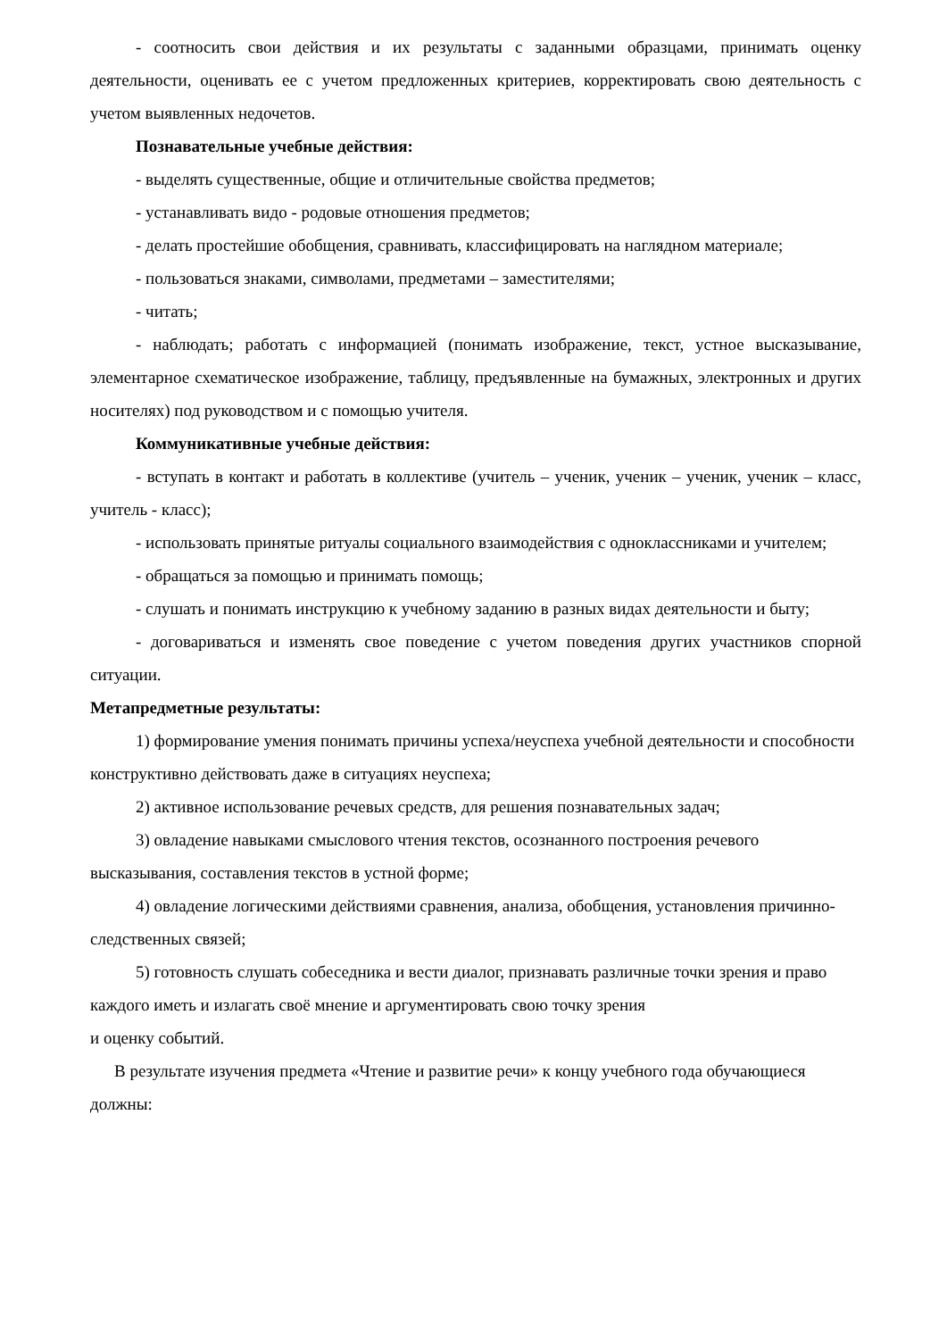- соотносить свои действия и их результаты с заданными образцами, принимать оценку деятельности, оценивать ее с учетом предложенных критериев, корректировать свою деятельность с учетом выявленных недочетов.
Познавательные учебные действия:
- выделять существенные, общие и отличительные свойства предметов;
- устанавливать видо - родовые отношения предметов;
- делать простейшие обобщения, сравнивать, классифицировать на наглядном материале;
- пользоваться знаками, символами, предметами – заместителями;
- читать;
- наблюдать; работать с информацией (понимать изображение, текст, устное высказывание, элементарное схематическое изображение, таблицу, предъявленные на бумажных, электронных и других носителях) под руководством и с помощью учителя.
Коммуникативные учебные действия:
- вступать в контакт и работать в коллективе (учитель – ученик, ученик – ученик, ученик – класс, учитель - класс);
- использовать принятые ритуалы социального взаимодействия с одноклассниками и учителем;
- обращаться за помощью и принимать помощь;
- слушать и понимать инструкцию к учебному заданию в разных видах деятельности и быту;
- договариваться и изменять свое поведение с учетом поведения других участников спорной ситуации.
Метапредметные результаты:
1) формирование умения понимать причины успеха/неуспеха учебной деятельности и способности конструктивно действовать даже в ситуациях неуспеха;
2) активное использование речевых средств, для решения познавательных задач;
3) овладение навыками смыслового чтения текстов, осознанного построения речевого высказывания, составления текстов в устной форме;
4) овладение логическими действиями сравнения, анализа, обобщения, установления причинно-следственных связей;
5) готовность слушать собеседника и вести диалог, признавать различные точки зрения и право каждого иметь и излагать своё мнение и аргументировать свою точку зрения
и оценку событий.
В результате изучения предмета «Чтение и развитие речи» к концу учебного года обучающиеся должны: